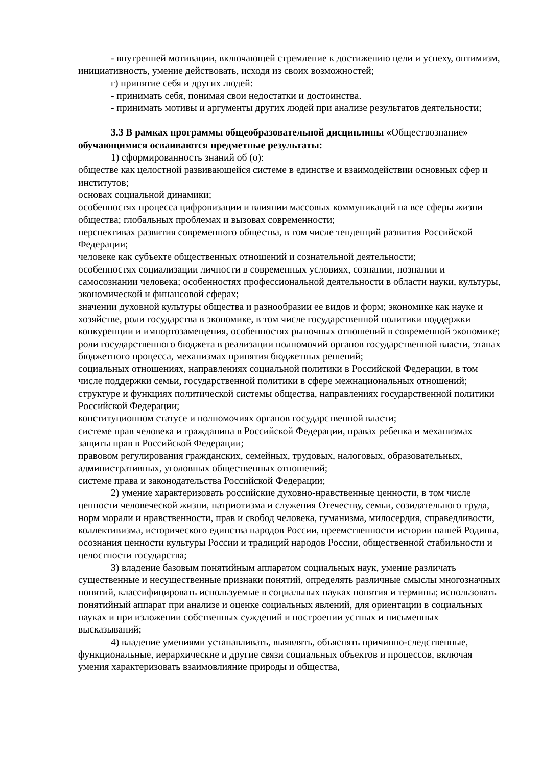- внутренней мотивации, включающей стремление к достижению цели и успеху, оптимизм, инициативность, умение действовать, исходя из своих возможностей;
г) принятие себя и других людей:
- принимать себя, понимая свои недостатки и достоинства.
- принимать мотивы и аргументы других людей при анализе результатов деятельности;
3.3 В рамках программы общеобразовательной дисциплины «Обществознание» обучающимися осваиваются предметные результаты:
1) сформированность знаний об (о):
обществе как целостной развивающейся системе в единстве и взаимодействии основных сфер и институтов;
основах социальной динамики;
особенностях процесса цифровизации и влиянии массовых коммуникаций на все сферы жизни общества; глобальных проблемах и вызовах современности;
перспективах развития современного общества, в том числе тенденций развития Российской Федерации;
человеке как субъекте общественных отношений и сознательной деятельности;
особенностях социализации личности в современных условиях, сознании, познании и самосознании человека; особенностях профессиональной деятельности в области науки, культуры, экономической и финансовой сферах;
значении духовной культуры общества и разнообразии ее видов и форм; экономике как науке и хозяйстве, роли государства в экономике, в том числе государственной политики поддержки конкуренции и импортозамещения, особенностях рыночных отношений в современной экономике;
роли государственного бюджета в реализации полномочий органов государственной власти, этапах бюджетного процесса, механизмах принятия бюджетных решений;
социальных отношениях, направлениях социальной политики в Российской Федерации, в том числе поддержки семьи, государственной политики в сфере межнациональных отношений; структуре и функциях политической системы общества, направлениях государственной политики Российской Федерации;
конституционном статусе и полномочиях органов государственной власти;
системе прав человека и гражданина в Российской Федерации, правах ребенка и механизмах защиты прав в Российской Федерации;
правовом регулирования гражданских, семейных, трудовых, налоговых, образовательных, административных, уголовных общественных отношений;
системе права и законодательства Российской Федерации;
2) умение характеризовать российские духовно-нравственные ценности, в том числе ценности человеческой жизни, патриотизма и служения Отечеству, семьи, созидательного труда, норм морали и нравственности, прав и свобод человека, гуманизма, милосердия, справедливости, коллективизма, исторического единства народов России, преемственности истории нашей Родины, осознания ценности культуры России и традиций народов России, общественной стабильности и целостности государства;
3) владение базовым понятийным аппаратом социальных наук, умение различать существенные и несущественные признаки понятий, определять различные смыслы многозначных понятий, классифицировать используемые в социальных науках понятия и термины; использовать понятийный аппарат при анализе и оценке социальных явлений, для ориентации в социальных науках и при изложении собственных суждений и построении устных и письменных высказываний;
4) владение умениями устанавливать, выявлять, объяснять причинно-следственные, функциональные, иерархические и другие связи социальных объектов и процессов, включая умения характеризовать взаимовлияние природы и общества,